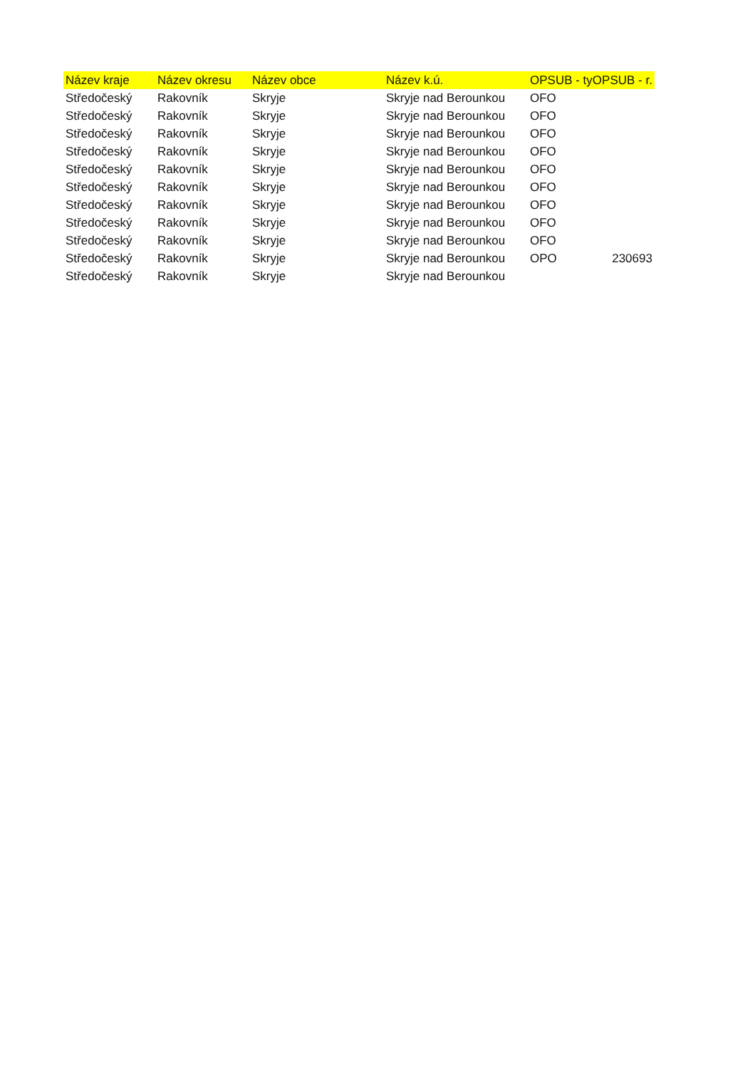| Název kraje | Název okresu | Název obce | Název k.ú. | OPSUB - tyOPSUB - r. | |
| --- | --- | --- | --- | --- | --- |
| Středočeský | Rakovník | Skryje | Skryje nad Berounkou | OFO | |
| Středočeský | Rakovník | Skryje | Skryje nad Berounkou | OFO | |
| Středočeský | Rakovník | Skryje | Skryje nad Berounkou | OFO | |
| Středočeský | Rakovník | Skryje | Skryje nad Berounkou | OFO | |
| Středočeský | Rakovník | Skryje | Skryje nad Berounkou | OFO | |
| Středočeský | Rakovník | Skryje | Skryje nad Berounkou | OFO | |
| Středočeský | Rakovník | Skryje | Skryje nad Berounkou | OFO | |
| Středočeský | Rakovník | Skryje | Skryje nad Berounkou | OFO | |
| Středočeský | Rakovník | Skryje | Skryje nad Berounkou | OFO | |
| Středočeský | Rakovník | Skryje | Skryje nad Berounkou | OPO | 230693 |
| Středočeský | Rakovník | Skryje | Skryje nad Berounkou | | |